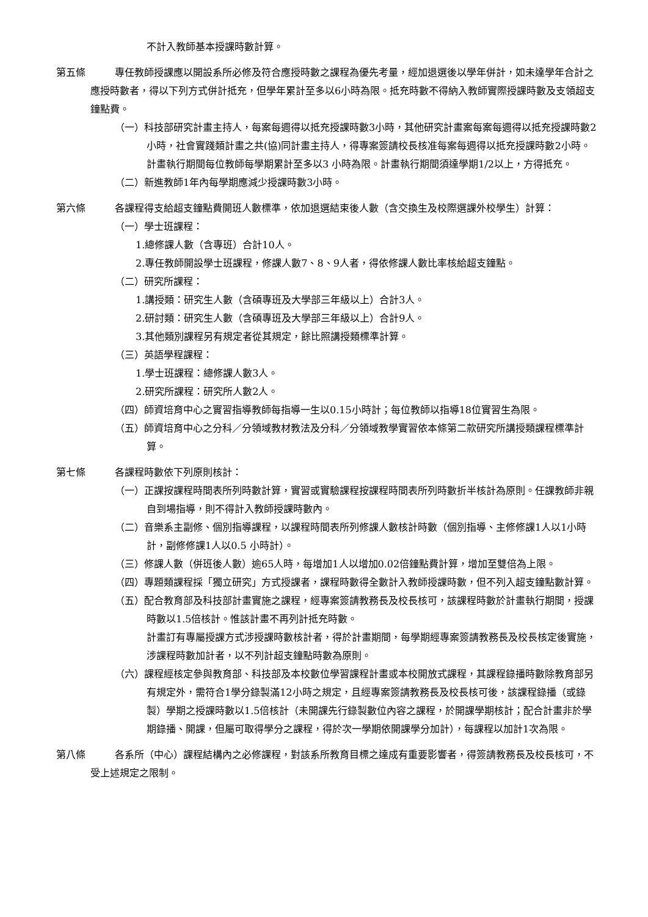不計入教師基本授課時數計算。
第五條 專任教師授課應以開設系所必修及符合應授時數之課程為優先考量，經加退選後以學年併計，如未達學年合計之應授時數者，得以下列方式併計抵充，但學年累計至多以6小時為限。抵充時數不得納入教師實際授課時數及支領超支鐘點費。
（一）科技部研究計畫主持人，每案每週得以抵充授課時數3小時，其他研究計畫案每案每週得以抵充授課時數2小時，社會實踐類計畫之共(協)同計畫主持人，得專案簽請校長核准每案每週得以抵充授課時數2小時。計畫執行期間每位教師每學期累計至多以3 小時為限。計畫執行期間須達學期1/2以上，方得抵充。
（二）新進教師1年內每學期應減少授課時數3小時。
第六條 各課程得支給超支鐘點費開班人數標準，依加退選結束後人數（含交換生及校際選課外校學生）計算：
（一）學士班課程：
1.總修課人數（含專班）合計10人。
2.專任教師開設學士班課程，修課人數7、8、9人者，得依修課人數比率核給超支鐘點。
（二）研究所課程：
1.講授類：研究生人數（含碩專班及大學部三年級以上）合計3人。
2.研討類：研究生人數（含碩專班及大學部三年級以上）合計9人。
3.其他類別課程另有規定者從其規定，餘比照講授類標準計算。
（三）英語學程課程：
1.學士班課程：總修課人數3人。
2.研究所課程：研究所人數2人。
（四）師資培育中心之實習指導教師每指導一生以0.15小時計；每位教師以指導18位實習生為限。
（五）師資培育中心之分科／分領域教材教法及分科／分領域教學實習依本條第二款研究所講授類課程標準計算。
第七條 各課程時數依下列原則核計：
（一）正課按課程時間表所列時數計算，實習或實驗課程按課程時間表所列時數折半核計為原則。任課教師非親自到場指導，則不得計入教師授課時數內。
（二）音樂系主副修、個別指導課程，以課程時間表所列修課人數核計時數（個別指導、主修修課1人以1小時計，副修修課1人以0.5 小時計）。
（三）修課人數（併班後人數）逾65人時，每增加1人以增加0.02倍鐘點費計算，增加至雙倍為上限。
（四）專題類課程採「獨立研究」方式授課者，課程時數得全數計入教師授課時數，但不列入超支鐘點數計算。
（五）配合教育部及科技部計畫實施之課程，經專案簽請教務長及校長核可，該課程時數於計畫執行期間，授課時數以1.5倍核計。惟該計畫不再列計抵充時數。
計畫訂有專屬授課方式涉授課時數核計者，得於計畫期間，每學期經專案簽請教務長及校長核定後實施，涉課程時數加計者，以不列計超支鐘點時數為原則。
（六）課程經核定參與教育部、科技部及本校數位學習課程計畫或本校開放式課程，其課程錄播時數除教育部另有規定外，需符合1學分錄製滿12小時之規定，且經專案簽請教務長及校長核可後，該課程錄播（或錄製）學期之授課時數以1.5倍核計（未開課先行錄製數位內容之課程，於開課學期核計；配合計畫非於學期錄播、開課，但屬可取得學分之課程，得於次一學期依開課學分加計），每課程以加計1次為限。
第八條 各系所（中心）課程結構內之必修課程，對該系所教育目標之達成有重要影響者，得簽請教務長及校長核可，不受上述規定之限制。